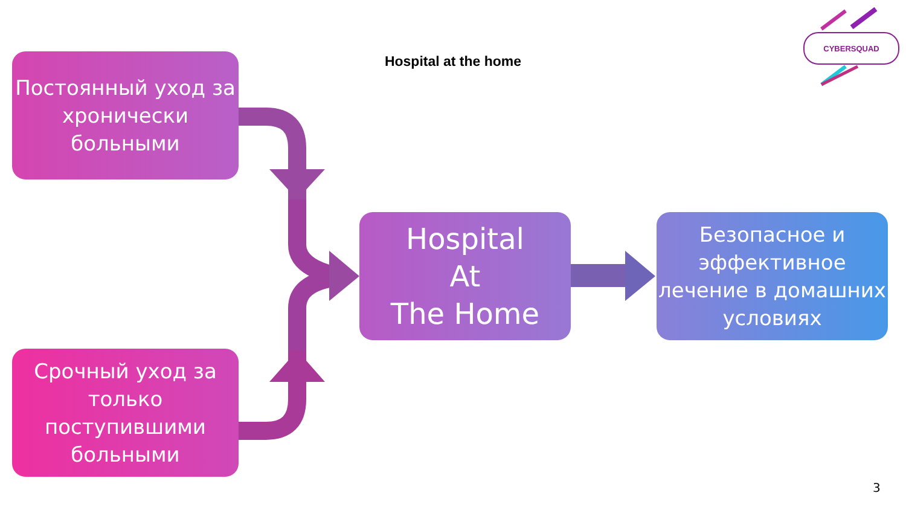Постоянный уход за хронически больными
Срочный уход за только поступившими больными
Hospital at the home
CYBERSQUAD
Hospital
At
The Home
Безопасное и эффективное лечение в домашних условиях
3